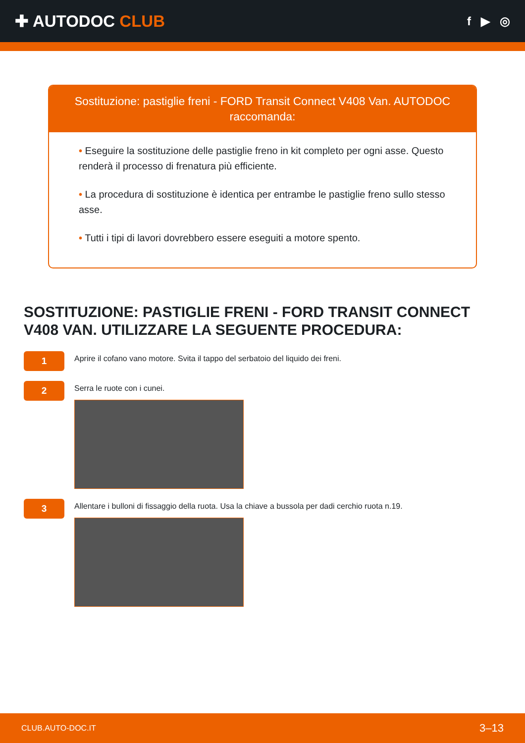✚ AUTODOC CLUB
f ▶ ◎
Sostituzione: pastiglie freni - FORD Transit Connect V408 Van. AUTODOC raccomanda:
• Eseguire la sostituzione delle pastiglie freno in kit completo per ogni asse. Questo renderà il processo di frenatura più efficiente.
• La procedura di sostituzione è identica per entrambe le pastiglie freno sullo stesso asse.
• Tutti i tipi di lavori dovrebbero essere eseguiti a motore spento.
SOSTITUZIONE: PASTIGLIE FRENI - FORD TRANSIT CONNECT V408 VAN. UTILIZZARE LA SEGUENTE PROCEDURA:
1
Aprire il cofano vano motore. Svita il tappo del serbatoio del liquido dei freni.
2
Serra le ruote con i cunei.
3
Allentare i bulloni di fissaggio della ruota. Usa la chiave a bussola per dadi cerchio ruota n.19.
CLUB.AUTO-DOC.IT 3–13